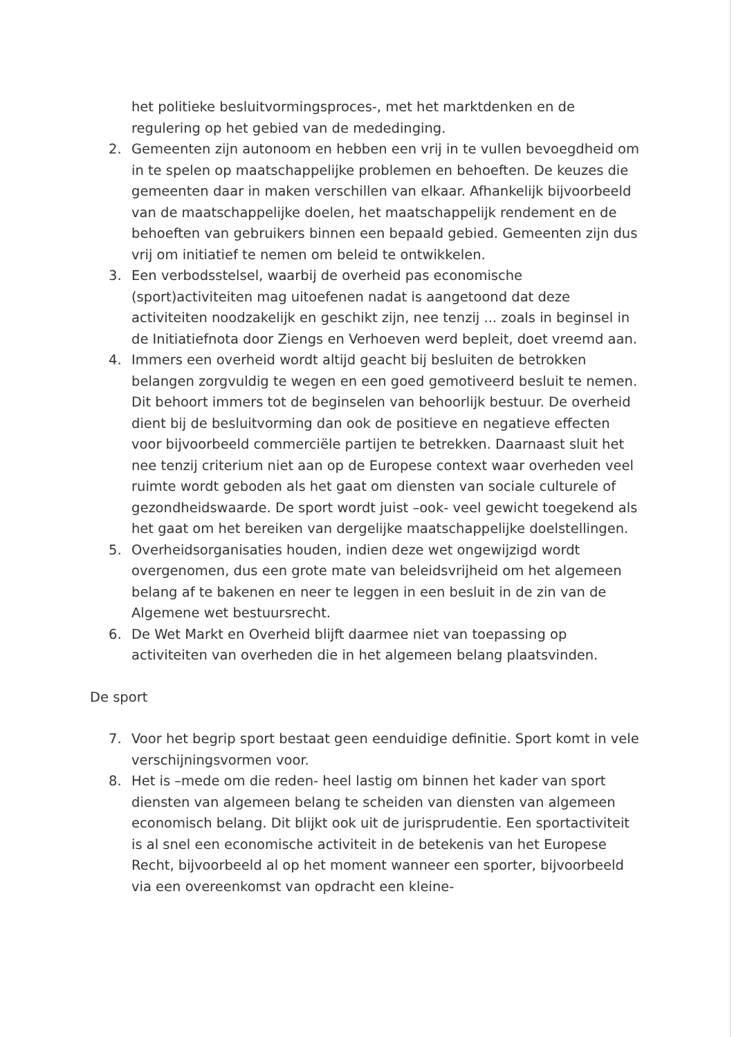het politieke besluitvormingsproces-, met het marktdenken en de regulering op het gebied van de mededinging.
2. Gemeenten zijn autonoom en hebben een vrij in te vullen bevoegdheid om in te spelen op maatschappelijke problemen en behoeften. De keuzes die gemeenten daar in maken verschillen van elkaar. Afhankelijk bijvoorbeeld van de maatschappelijke doelen, het maatschappelijk rendement en de behoeften van gebruikers binnen een bepaald gebied. Gemeenten zijn dus vrij om initiatief te nemen om beleid te ontwikkelen.
3. Een verbodsstelsel, waarbij de overheid pas economische (sport)activiteiten mag uitoefenen nadat is aangetoond dat deze activiteiten noodzakelijk en geschikt zijn, nee tenzij ... zoals in beginsel in de Initiatiefnota door Ziengs en Verhoeven werd bepleit, doet vreemd aan.
4. Immers een overheid wordt altijd geacht bij besluiten de betrokken belangen zorgvuldig te wegen en een goed gemotiveerd besluit te nemen. Dit behoort immers tot de beginselen van behoorlijk bestuur. De overheid dient bij de besluitvorming dan ook de positieve en negatieve effecten voor bijvoorbeeld commerciële partijen te betrekken. Daarnaast sluit het nee tenzij criterium niet aan op de Europese context waar overheden veel ruimte wordt geboden als het gaat om diensten van sociale culturele of gezondheidswaarde. De sport wordt juist –ook- veel gewicht toegekend als het gaat om het bereiken van dergelijke maatschappelijke doelstellingen.
5. Overheidsorganisaties houden, indien deze wet ongewijzigd wordt overgenomen, dus een grote mate van beleidsvrijheid om het algemeen belang af te bakenen en neer te leggen in een besluit in de zin van de Algemene wet bestuursrecht.
6. De Wet Markt en Overheid blijft daarmee niet van toepassing op activiteiten van overheden die in het algemeen belang plaatsvinden.
De sport
7. Voor het begrip sport bestaat geen eenduidige definitie. Sport komt in vele verschijningsvormen voor.
8. Het is –mede om die reden- heel lastig om binnen het kader van sport diensten van algemeen belang te scheiden van diensten van algemeen economisch belang. Dit blijkt ook uit de jurisprudentie. Een sportactiviteit is al snel een economische activiteit in de betekenis van het Europese Recht, bijvoorbeeld al op het moment wanneer een sporter, bijvoorbeeld via een overeenkomst van opdracht een kleine-